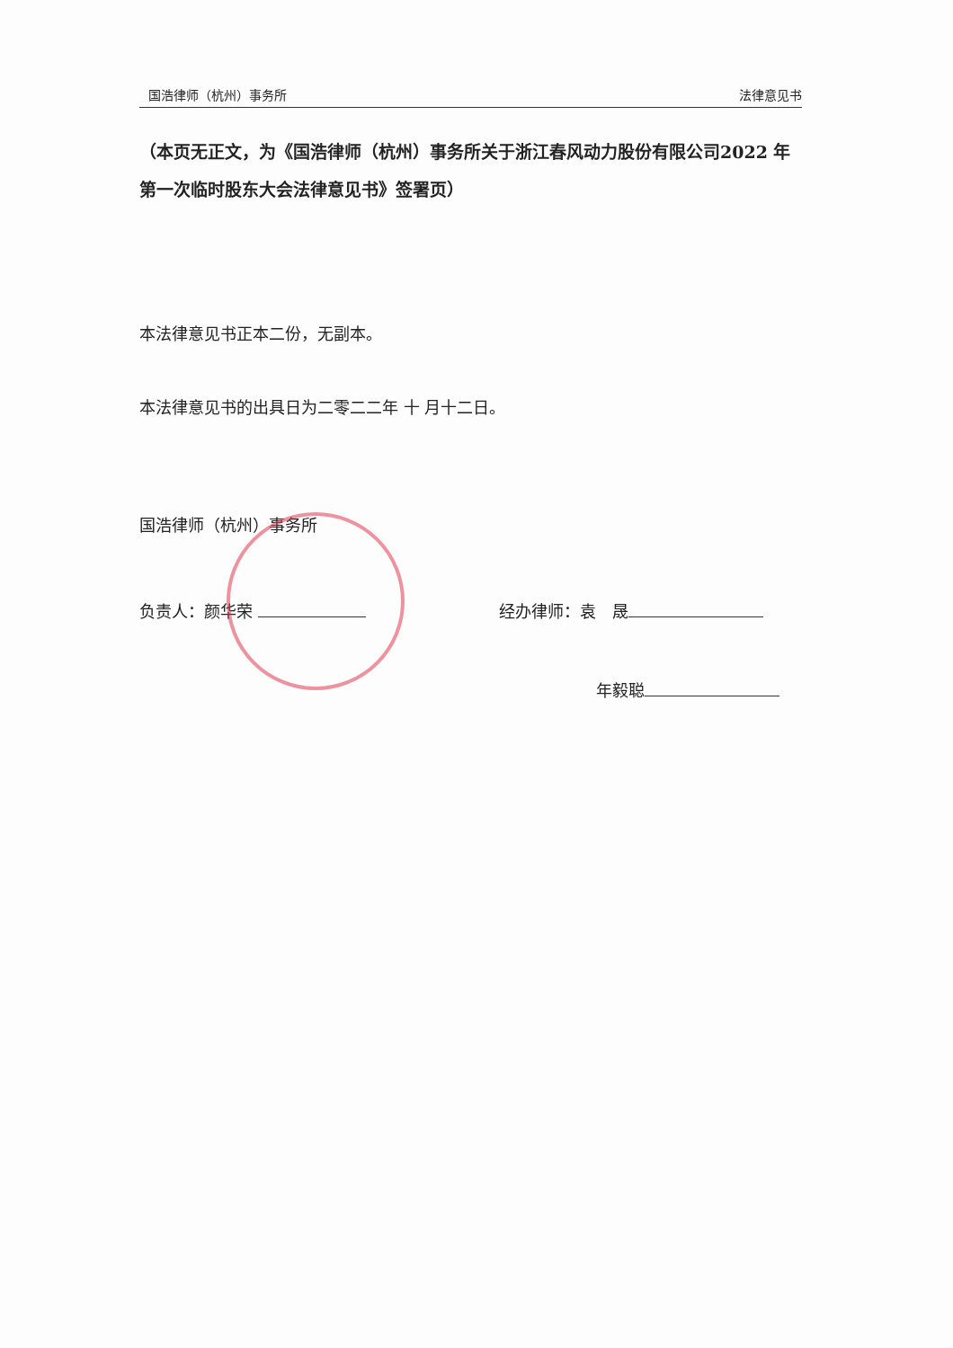国浩律师（杭州）事务所 法律意见书
（本页无正文，为《国浩律师（杭州）事务所关于浙江春风动力股份有限公司2022 年第一次临时股东大会法律意见书》签署页）
本法律意见书正本二份，无副本。
本法律意见书的出具日为二零二二年 十 月十二日。
国浩律师（杭州）事务所
负责人：颜华荣 经办律师：袁　晟
年毅聪